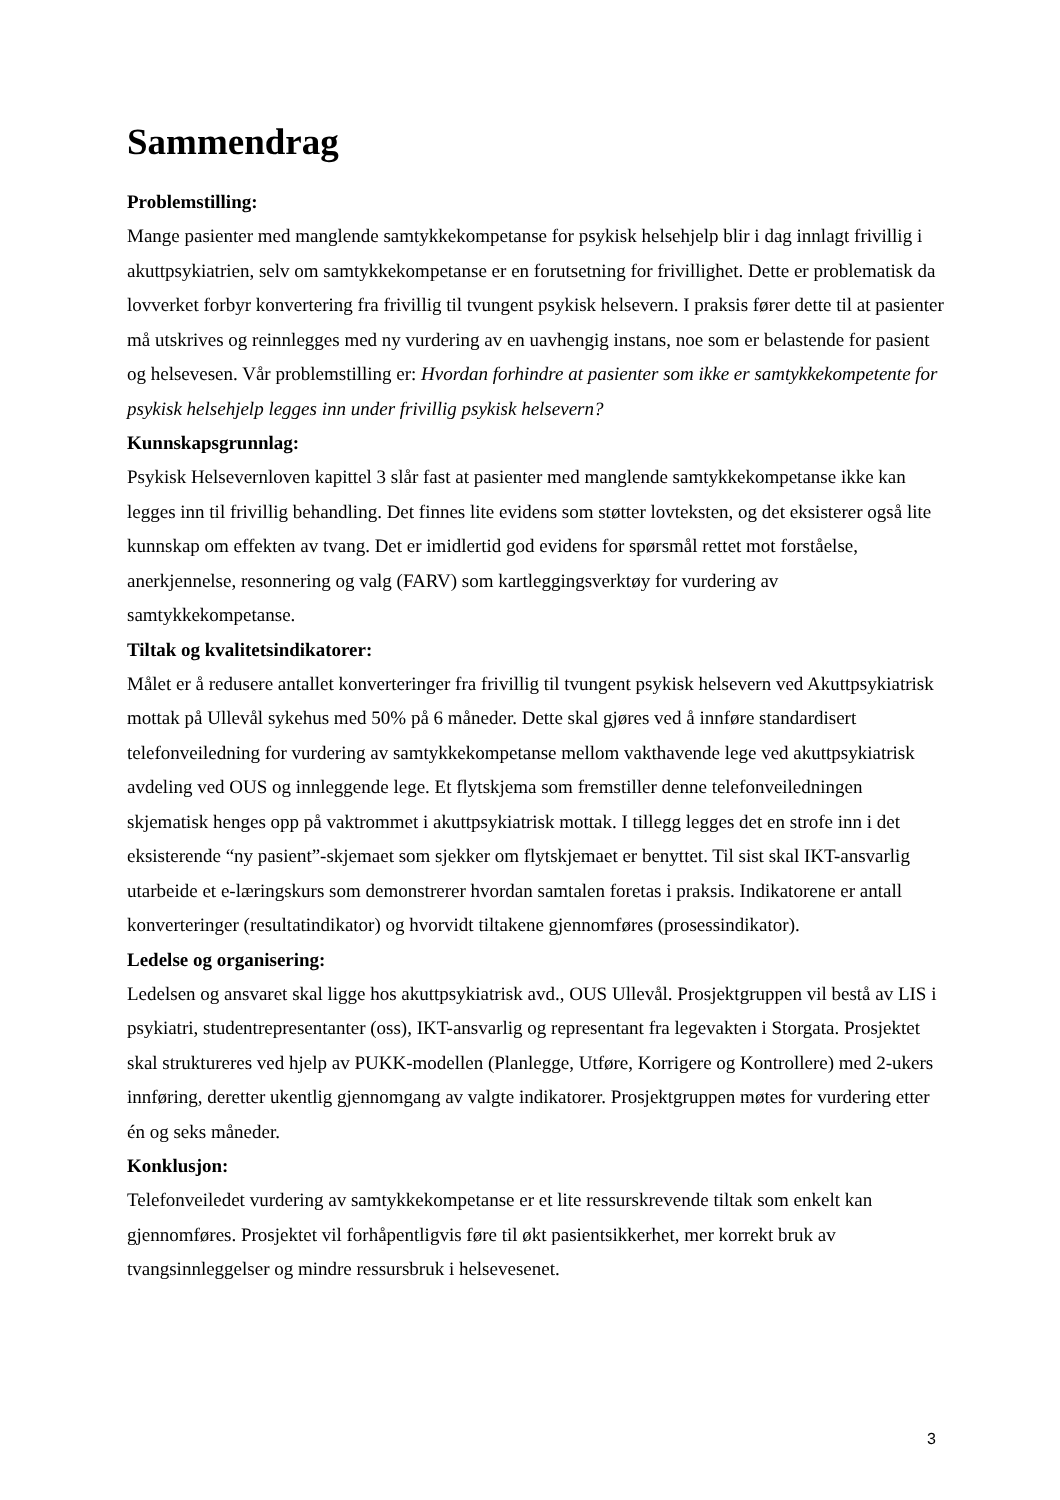Sammendrag
Problemstilling:
Mange pasienter med manglende samtykkekompetanse for psykisk helsehjelp blir i dag innlagt frivillig i akuttpsykiatrien, selv om samtykkekompetanse er en forutsetning for frivillighet. Dette er problematisk da lovverket forbyr konvertering fra frivillig til tvungent psykisk helsevern. I praksis fører dette til at pasienter må utskrives og reinnlegges med ny vurdering av en uavhengig instans, noe som er belastende for pasient og helsevesen. Vår problemstilling er: Hvordan forhindre at pasienter som ikke er samtykkekompetente for psykisk helsehjelp legges inn under frivillig psykisk helsevern?
Kunnskapsgrunnlag:
Psykisk Helsevernloven kapittel 3 slår fast at pasienter med manglende samtykkekompetanse ikke kan legges inn til frivillig behandling. Det finnes lite evidens som støtter lovteksten, og det eksisterer også lite kunnskap om effekten av tvang. Det er imidlertid god evidens for spørsmål rettet mot forståelse, anerkjennelse, resonnering og valg (FARV) som kartleggingsverktøy for vurdering av samtykkekompetanse.
Tiltak og kvalitetsindikatorer:
Målet er å redusere antallet konverteringer fra frivillig til tvungent psykisk helsevern ved Akuttpsykiatrisk mottak på Ullevål sykehus med 50% på 6 måneder. Dette skal gjøres ved å innføre standardisert telefonveiledning for vurdering av samtykkekompetanse mellom vakthavende lege ved akuttpsykiatrisk avdeling ved OUS og innleggende lege. Et flytskjema som fremstiller denne telefonveiledningen skjematisk henges opp på vaktrommet i akuttpsykiatrisk mottak. I tillegg legges det en strofe inn i det eksisterende “ny pasient”-skjemaet som sjekker om flytskjemaet er benyttet. Til sist skal IKT-ansvarlig utarbeide et e-læringskurs som demonstrerer hvordan samtalen foretas i praksis. Indikatorene er antall konverteringer (resultatindikator) og hvorvidt tiltakene gjennomføres (prosessindikator).
Ledelse og organisering:
Ledelsen og ansvaret skal ligge hos akuttpsykiatrisk avd., OUS Ullevål. Prosjektgruppen vil bestå av LIS i psykiatri, studentrepresentanter (oss), IKT-ansvarlig og representant fra legevakten i Storgata. Prosjektet skal struktureres ved hjelp av PUKK-modellen (Planlegge, Utføre, Korrigere og Kontrollere) med 2-ukers innføring, deretter ukentlig gjennomgang av valgte indikatorer. Prosjektgruppen møtes for vurdering etter én og seks måneder.
Konklusjon:
Telefonveiledet vurdering av samtykkekompetanse er et lite ressurskrevende tiltak som enkelt kan gjennomføres. Prosjektet vil forhåpentligvis føre til økt pasientsikkerhet, mer korrekt bruk av tvangsinnleggelser og mindre ressursbruk i helsevesenet.
3